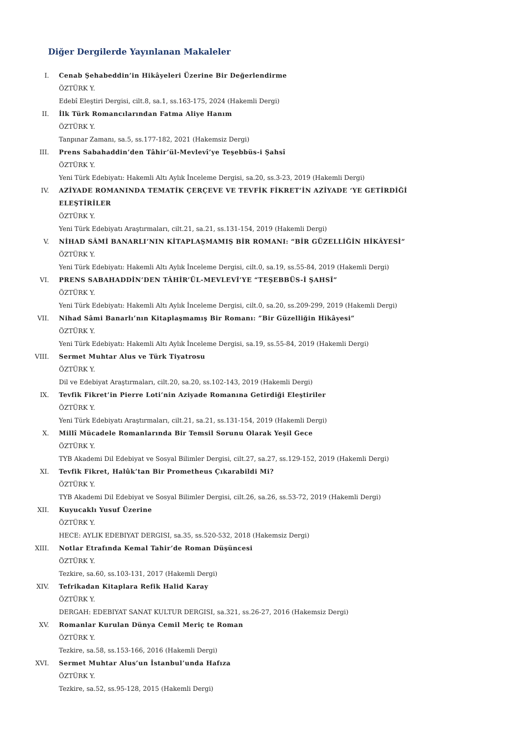Diğer Dergilerde Yayınlanan Makaleler
I. Cenab Şehabeddin’in Hikâyeleri Üzerine Bir Değerlendirme
ÖZTÜRK Y.
Edebî Eleştiri Dergisi, cilt.8, sa.1, ss.163-175, 2024 (Hakemli Dergi)
II. İlk Türk Romancılarından Fatma Aliye Hanım
ÖZTÜRK Y.
Tanpınar Zamanı, sa.5, ss.177-182, 2021 (Hakemsiz Dergi)
III. Prens Sabahaddin’den Tâhir’ül-Mevlevî’ye Teşebbüs-i Şahsî
ÖZTÜRK Y.
Yeni Türk Edebiyatı: Hakemli Altı Aylık İnceleme Dergisi, sa.20, ss.3-23, 2019 (Hakemli Dergi)
IV. AZİYADE ROMANINDA TEMATİK ÇERÇEVE VE TEVFİK FİKRET’İN AZİYADE ‘YE GETİRDİĞİ ELEŞTİRİLER
ÖZTÜRK Y.
Yeni Türk Edebiyatı Araştırmaları, cilt.21, sa.21, ss.131-154, 2019 (Hakemli Dergi)
V. NİHAD SÂMİ BANARLI’NIN KİTAPLAŞMAMIŞ BİR ROMANI: “BİR GÜZELLİĞİN HİKÂYESİ”
ÖZTÜRK Y.
Yeni Türk Edebiyatı: Hakemli Altı Aylık İnceleme Dergisi, cilt.0, sa.19, ss.55-84, 2019 (Hakemli Dergi)
VI. PRENS SABAHADDİN’DEN TÂHİR’ÜL-MEVLEVÎ’YE “TEŞEBBÜS-İ ŞAHSÎ”
ÖZTÜRK Y.
Yeni Türk Edebiyatı: Hakemli Altı Aylık İnceleme Dergisi, cilt.0, sa.20, ss.209-299, 2019 (Hakemli Dergi)
VII. Nihad Sâmi Banarlı’nın Kitaplaşmamış Bir Romanı: ”Bir Güzelliğin Hikâyesi”
ÖZTÜRK Y.
Yeni Türk Edebiyatı: Hakemli Altı Aylık İnceleme Dergisi, sa.19, ss.55-84, 2019 (Hakemli Dergi)
VIII. Sermet Muhtar Alus ve Türk Tiyatrosu
ÖZTÜRK Y.
Dil ve Edebiyat Araştırmaları, cilt.20, sa.20, ss.102-143, 2019 (Hakemli Dergi)
IX. Tevfik Fikret’in Pierre Loti’nin Aziyade Romanına Getirdiği Eleştiriler
ÖZTÜRK Y.
Yeni Türk Edebiyatı Araştırmaları, cilt.21, sa.21, ss.131-154, 2019 (Hakemli Dergi)
X. Millî Mücadele Romanlarında Bir Temsil Sorunu Olarak Yeşil Gece
ÖZTÜRK Y.
TYB Akademi Dil Edebiyat ve Sosyal Bilimler Dergisi, cilt.27, sa.27, ss.129-152, 2019 (Hakemli Dergi)
XI. Tevfik Fikret, Halûk’tan Bir Prometheus Çıkarabildi Mi?
ÖZTÜRK Y.
TYB Akademi Dil Edebiyat ve Sosyal Bilimler Dergisi, cilt.26, sa.26, ss.53-72, 2019 (Hakemli Dergi)
XII. Kuyucaklı Yusuf Üzerine
ÖZTÜRK Y.
HECE: AYLIK EDEBIYAT DERGISI, sa.35, ss.520-532, 2018 (Hakemsiz Dergi)
XIII. Notlar Etrafında Kemal Tahir’de Roman Düşüncesi
ÖZTÜRK Y.
Tezkire, sa.60, ss.103-131, 2017 (Hakemli Dergi)
XIV. Tefrikadan Kitaplara Refik Halid Karay
ÖZTÜRK Y.
DERGAH: EDEBIYAT SANAT KULTUR DERGISI, sa.321, ss.26-27, 2016 (Hakemsiz Dergi)
XV. Romanlar Kurulan Dünya Cemil Meriç te Roman
ÖZTÜRK Y.
Tezkire, sa.58, ss.153-166, 2016 (Hakemli Dergi)
XVI. Sermet Muhtar Alus’un İstanbul’unda Hafıza
ÖZTÜRK Y.
Tezkire, sa.52, ss.95-128, 2015 (Hakemli Dergi)